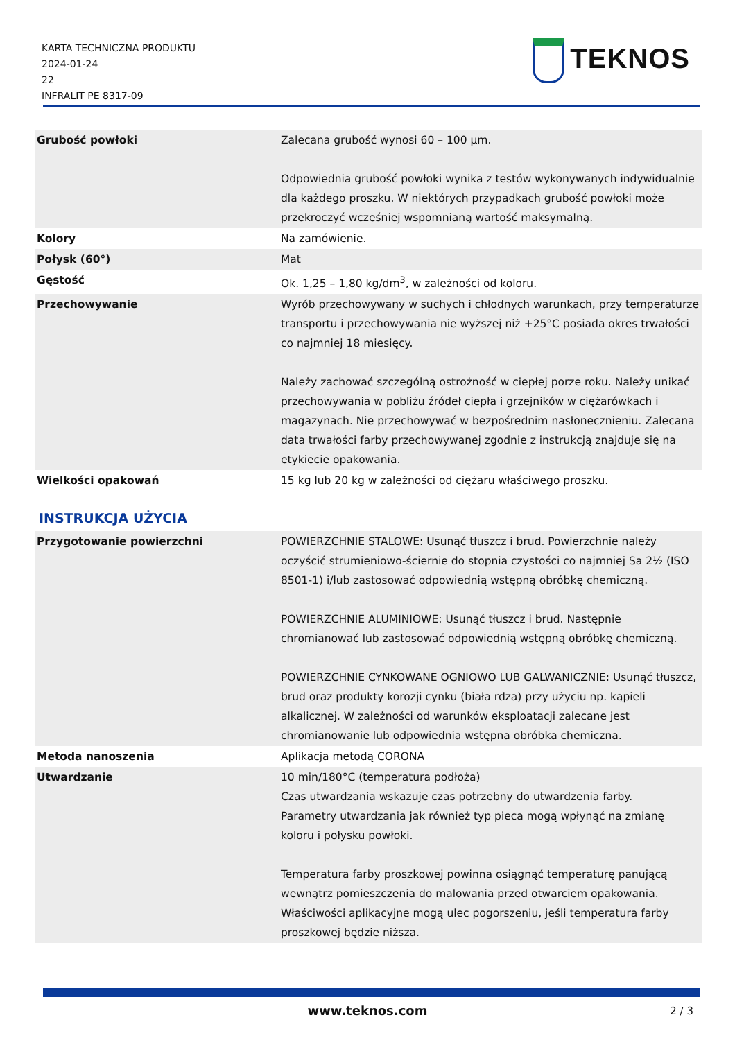KARTA TECHNICZNA PRODUKTU
2024-01-24
22
INFRALIT PE 8317-09
TEKNOS
| Grubość powłoki | Zalecana grubość wynosi 60 – 100 µm. Odpowiednia grubość powłoki wynika z testów wykonywanych indywidualnie dla każdego proszku. W niektórych przypadkach grubość powłoki może przekroczyć wcześniej wspomnianą wartość maksymalną. |
| Kolory | Na zamówienie. |
| Połysk (60°) | Mat |
| Gęstość | Ok. 1,25 – 1,80 kg/dm<sup>3</sup>, w zależności od koloru. |
| Przechowywanie | Wyrób przechowywany w suchych i chłodnych warunkach, przy temperaturze transportu i przechowywania nie wyższej niż +25°C posiada okres trwałości co najmniej 18 miesięcy. Należy zachować szczególną ostrożność w ciepłej porze roku. Należy unikać przechowywania w pobliżu źródeł ciepła i grzejników w ciężarówkach i magazynach. Nie przechowywać w bezpośrednim nasłonecznieniu. Zalecana data trwałości farby przechowywanej zgodnie z instrukcją znajduje się na etykiecie opakowania. |
| Wielkości opakowań | 15 kg lub 20 kg w zależności od ciężaru właściwego proszku. |
INSTRUKCJA UŻYCIA
| Przygotowanie powierzchni | POWIERZCHNIE STALOWE: Usunąć tłuszcz i brud. Powierzchnie należy oczyścić strumieniowo-ściernie do stopnia czystości co najmniej Sa 2½ (ISO 8501-1) i/lub zastosować odpowiednią wstępną obróbkę chemiczną. POWIERZCHNIE ALUMINIOWE: Usunąć tłuszcz i brud. Następnie chromianować lub zastosować odpowiednią wstępną obróbkę chemiczną. POWIERZCHNIE CYNKOWANE OGNIOWO LUB GALWANICZNIE: Usunąć tłuszcz, brud oraz produkty korozji cynku (biała rdza) przy użyciu np. kąpieli alkalicznej. W zależności od warunków eksploatacji zalecane jest chromianowanie lub odpowiednia wstępna obróbka chemiczna. |
| Metoda nanoszenia | Aplikacja metodą CORONA |
| Utwardzanie | 10 min/180°C (temperatura podłoża) Czas utwardzania wskazuje czas potrzebny do utwardzenia farby. Parametry utwardzania jak również typ pieca mogą wpłynąć na zmianę koloru i połysku powłoki. Temperatura farby proszkowej powinna osiągnąć temperaturę panującą wewnątrz pomieszczenia do malowania przed otwarciem opakowania. Właściwości aplikacyjne mogą ulec pogorszeniu, jeśli temperatura farby proszkowej będzie niższa. |
www.teknos.com 2 / 3